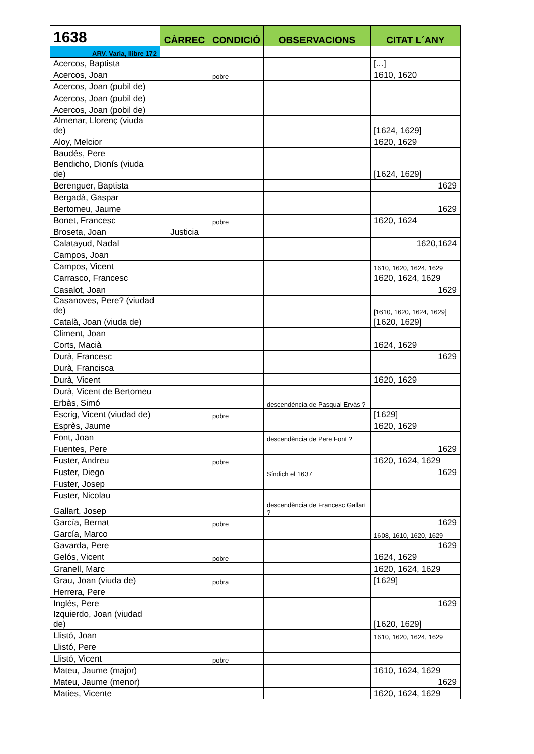| 1638 | CÀRREC | CONDICIÓ | OBSERVACIONS | CITAT L´ANY |
| --- | --- | --- | --- | --- |
| ARV. Varia, llibre 172 | | | | |
| Acercos, Baptista | | | | [...] |
| Acercos, Joan | | pobre | | 1610, 1620 |
| Acercos, Joan (pubil de) | | | | |
| Acercos, Joan (pubil de) | | | | |
| Acercos, Joan (pobil de) | | | | |
| Almenar, Llorenç (viuda de) | | | | [1624, 1629] |
| Aloy, Melcior | | | | 1620, 1629 |
| Baudés, Pere | | | | |
| Bendicho, Dionís (viuda de) | | | | [1624, 1629] |
| Berenguer, Baptista | | | | 1629 |
| Bergadà, Gaspar | | | | |
| Bertomeu, Jaume | | | | 1629 |
| Bonet, Francesc | | pobre | | 1620, 1624 |
| Broseta, Joan | Justicia | | | |
| Calatayud, Nadal | | | | 1620,1624 |
| Campos, Joan | | | | |
| Campos, Vicent | | | | 1610, 1620, 1624, 1629 |
| Carrasco, Francesc | | | | 1620, 1624, 1629 |
| Casalot, Joan | | | | 1629 |
| Casanoves, Pere? (viudad de) | | | | [1610, 1620, 1624, 1629] |
| Català, Joan (viuda de) | | | | [1620, 1629] |
| Climent, Joan | | | | |
| Corts, Macià | | | | 1624, 1629 |
| Durà, Francesc | | | | 1629 |
| Durà, Francisca | | | | |
| Durà, Vicent | | | | 1620, 1629 |
| Durà, Vicent de Bertomeu | | | | |
| Erbàs, Simó | | | descendència de Pasqual Ervàs ? | |
| Escrig, Vicent (viudad de) | | pobre | | [1629] |
| Esprès, Jaume | | | | 1620, 1629 |
| Font, Joan | | | descendència de Pere Font ? | |
| Fuentes, Pere | | | | 1629 |
| Fuster, Andreu | | pobre | | 1620, 1624, 1629 |
| Fuster, Diego | | | Síndich el 1637 | 1629 |
| Fuster, Josep | | | | |
| Fuster, Nicolau | | | | |
| Gallart, Josep | | | descendència de Francesc Gallart ? | |
| García, Bernat | | pobre | | 1629 |
| García, Marco | | | | 1608, 1610, 1620, 1629 |
| Gavarda, Pere | | | | 1629 |
| Gelós, Vicent | | pobre | | 1624, 1629 |
| Granell, Marc | | | | 1620, 1624, 1629 |
| Grau, Joan (viuda de) | | pobra | | [1629] |
| Herrera, Pere | | | | |
| Inglés, Pere | | | | 1629 |
| Izquierdo, Joan (viudad de) | | | | [1620, 1629] |
| Llistó, Joan | | | | 1610, 1620, 1624, 1629 |
| Llistó, Pere | | | | |
| Llistó, Vicent | | pobre | | |
| Mateu, Jaume (major) | | | | 1610, 1624, 1629 |
| Mateu, Jaume (menor) | | | | 1629 |
| Maties, Vicente | | | | 1620, 1624, 1629 |